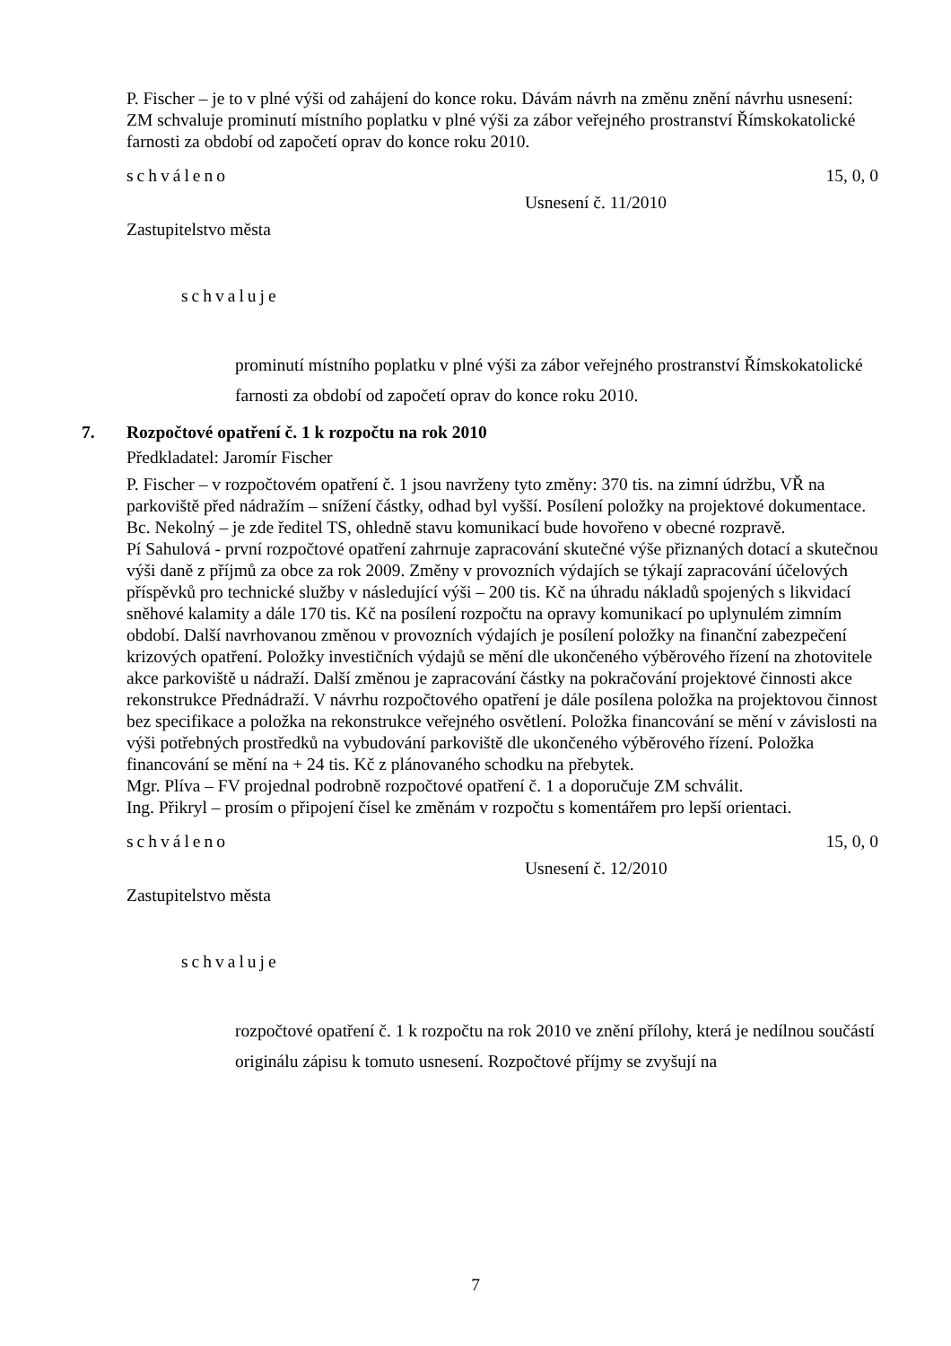P. Fischer – je to v plné výši od zahájení do konce roku. Dávám návrh na změnu znění návrhu usnesení: ZM schvaluje prominutí místního poplatku v plné výši za zábor veřejného prostranství Římskokatolické farnosti za období od započetí oprav do konce roku 2010.
schváleno 15, 0, 0
Usnesení č. 11/2010
Zastupitelstvo města
schvaluje
prominutí místního poplatku v plné výši za zábor veřejného prostranství Římskokatolické farnosti za období od započetí oprav do konce roku 2010.
7. Rozpočtové opatření č. 1 k rozpočtu na rok 2010
Předkladatel: Jaromír Fischer
P. Fischer – v rozpočtovém opatření č. 1 jsou navrženy tyto změny: 370 tis. na zimní údržbu, VŘ na parkoviště před nádražím – snížení částky, odhad byl vyšší. Posílení položky na projektové dokumentace.
Bc. Nekolný – je zde ředitel TS, ohledně stavu komunikací bude hovořeno v obecné rozpravě.
Pí Sahulová - první rozpočtové opatření zahrnuje zapracování skutečné výše přiznaných dotací a skutečnou výši daně z příjmů za obce za rok 2009. Změny v provozních výdajích se týkají zapracování účelových příspěvků pro technické služby v následující výši – 200 tis. Kč na úhradu nákladů spojených s likvidací sněhové kalamity a dále 170 tis. Kč na posílení rozpočtu na opravy komunikací po uplynulém zimním období. Další navrhovanou změnou v provozních výdajích je posílení položky na finanční zabezpečení krizových opatření. Položky investičních výdajů se mění dle ukončeného výběrového řízení na zhotovitele akce parkoviště u nádraží. Další změnou je zapracování částky na pokračování projektové činnosti akce rekonstrukce Přednádraží. V návrhu rozpočtového opatření je dále posílena položka na projektovou činnost bez specifikace a položka na rekonstrukce veřejného osvětlení. Položka financování se mění v závislosti na výši potřebných prostředků na vybudování parkoviště dle ukončeného výběrového řízení. Položka financování se mění na + 24 tis. Kč z plánovaného schodku na přebytek.
Mgr. Plíva – FV projednal podrobně rozpočtové opatření č. 1 a doporučuje ZM schválit.
Ing. Přikryl – prosím o připojení čísel ke změnám v rozpočtu s komentářem pro lepší orientaci.
schváleno 15, 0, 0
Usnesení č. 12/2010
Zastupitelstvo města
schvaluje
rozpočtové opatření č. 1 k rozpočtu na rok 2010 ve znění přílohy, která je nedílnou součástí originálu zápisu k tomuto usnesení. Rozpočtové příjmy se zvyšují na
7